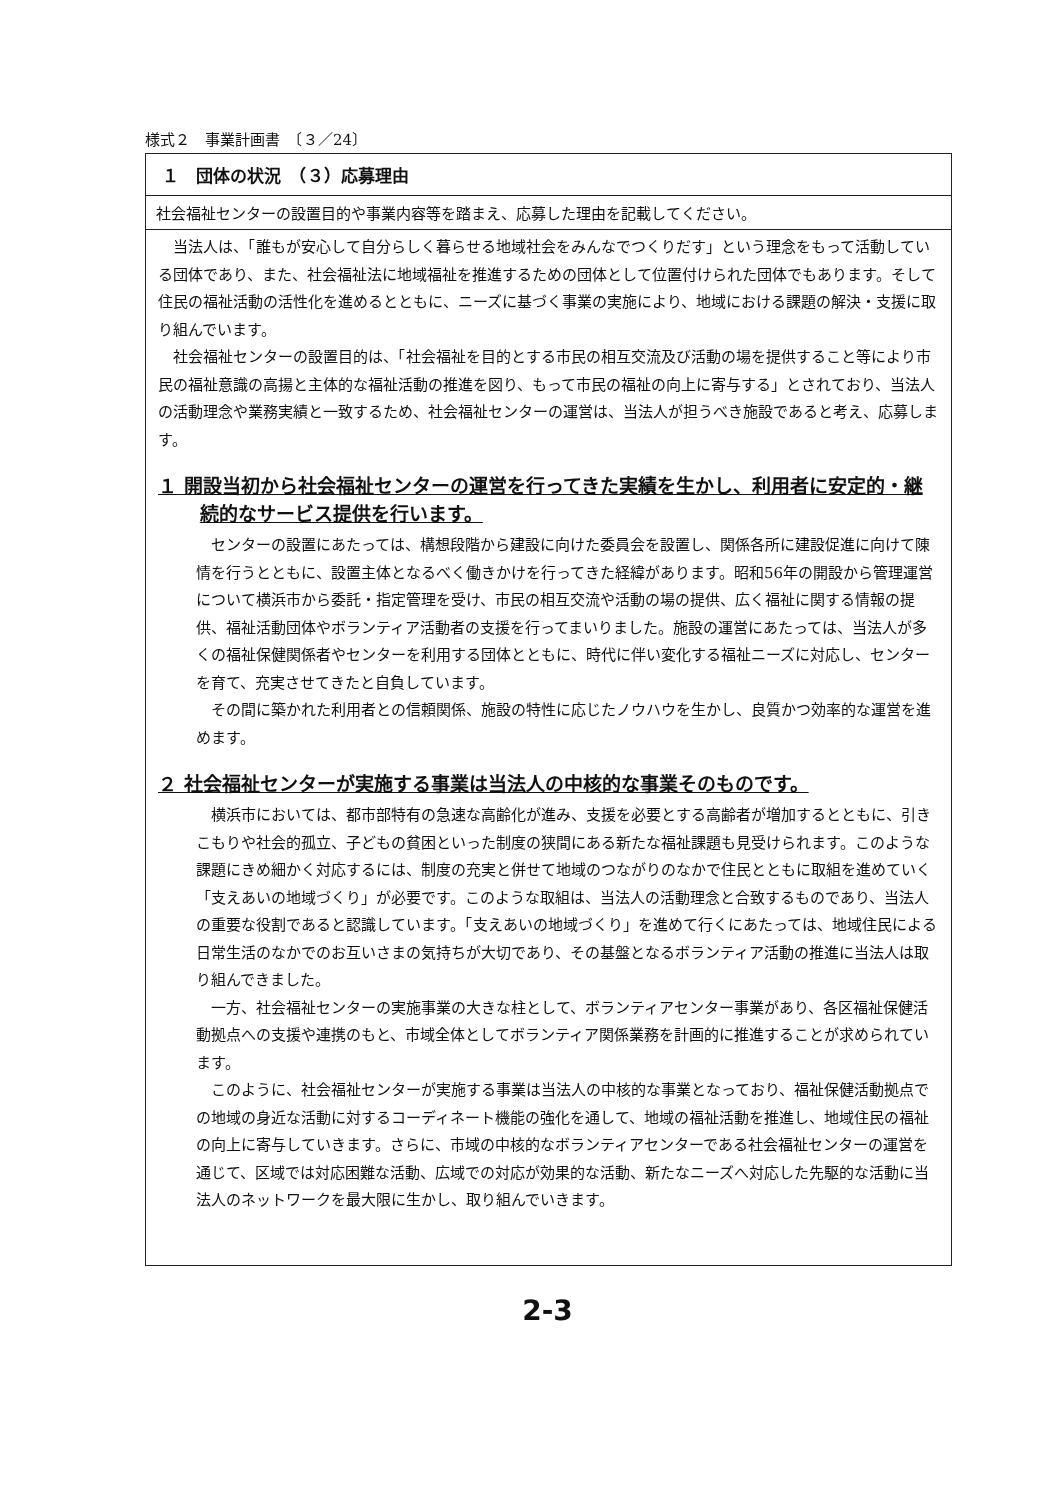様式２　事業計画書　〔３／24〕
１　団体の状況　（３）応募理由
社会福祉センターの設置目的や事業内容等を踏まえ、応募した理由を記載してください。
当法人は、「誰もが安心して自分らしく暮らせる地域社会をみんなでつくりだす」という理念をもって活動している団体であり、また、社会福祉法に地域福祉を推進するための団体として位置付けられた団体でもあります。そして住民の福祉活動の活性化を進めるとともに、ニーズに基づく事業の実施により、地域における課題の解決・支援に取り組んでいます。
社会福祉センターの設置目的は、「社会福祉を目的とする市民の相互交流及び活動の場を提供すること等により市民の福祉意識の高揚と主体的な福祉活動の推進を図り、もって市民の福祉の向上に寄与する」とされており、当法人の活動理念や業務実績と一致するため、社会福祉センターの運営は、当法人が担うべき施設であると考え、応募します。
１ 開設当初から社会福祉センターの運営を行ってきた実績を生かし、利用者に安定的・継続的なサービス提供を行います。
センターの設置にあたっては、構想段階から建設に向けた委員会を設置し、関係各所に建設促進に向けて陳情を行うとともに、設置主体となるべく働きかけを行ってきた経緯があります。昭和56年の開設から管理運営について横浜市から委託・指定管理を受け、市民の相互交流や活動の場の提供、広く福祉に関する情報の提供、福祉活動団体やボランティア活動者の支援を行ってまいりました。施設の運営にあたっては、当法人が多くの福祉保健関係者やセンターを利用する団体とともに、時代に伴い変化する福祉ニーズに対応し、センターを育て、充実させてきたと自負しています。
その間に築かれた利用者との信頼関係、施設の特性に応じたノウハウを生かし、良質かつ効率的な運営を進めます。
２ 社会福祉センターが実施する事業は当法人の中核的な事業そのものです。
横浜市においては、都市部特有の急速な高齢化が進み、支援を必要とする高齢者が増加するとともに、引きこもりや社会的孤立、子どもの貧困といった制度の狭間にある新たな福祉課題も見受けられます。このような課題にきめ細かく対応するには、制度の充実と併せて地域のつながりのなかで住民とともに取組を進めていく「支えあいの地域づくり」が必要です。このような取組は、当法人の活動理念と合致するものであり、当法人の重要な役割であると認識しています。「支えあいの地域づくり」を進めて行くにあたっては、地域住民による日常生活のなかでのお互いさまの気持ちが大切であり、その基盤となるボランティア活動の推進に当法人は取り組んできました。
一方、社会福祉センターの実施事業の大きな柱として、ボランティアセンター事業があり、各区福祉保健活動拠点への支援や連携のもと、市域全体としてボランティア関係業務を計画的に推進することが求められています。
このように、社会福祉センターが実施する事業は当法人の中核的な事業となっており、福祉保健活動拠点での地域の身近な活動に対するコーディネート機能の強化を通して、地域の福祉活動を推進し、地域住民の福祉の向上に寄与していきます。さらに、市域の中核的なボランティアセンターである社会福祉センターの運営を通じて、区域では対応困難な活動、広域での対応が効果的な活動、新たなニーズへ対応した先駆的な活動に当法人のネットワークを最大限に生かし、取り組んでいきます。
2-3